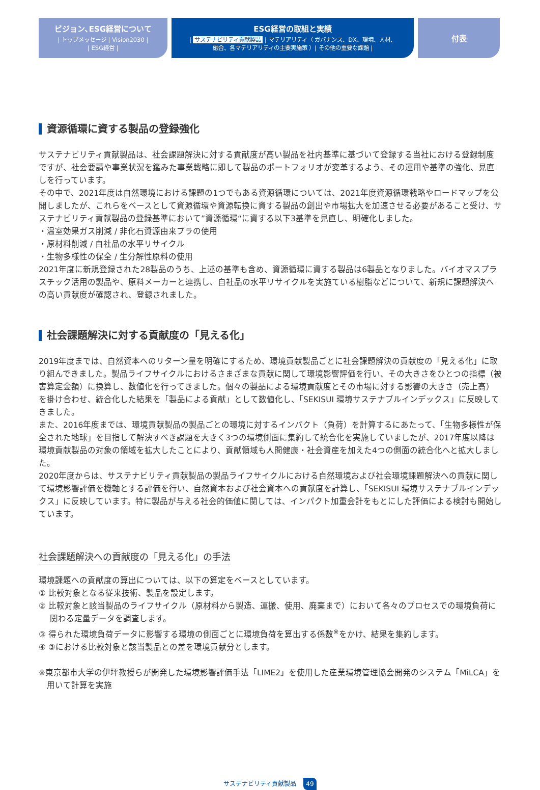ビジョン､ESG経営について
| トップメッセージ | Vision2030 |
| ESG経営 |
ESG経営の取組と実績
| サステナビリティ貢献製品 | マテリアリティ（ ガバナンス、DX、環境、人材、
融合、各マテリアリティの主要実施策 ）| その他の重要な課題 |
付表
資源循環に資する製品の登録強化
サステナビリティ貢献製品は、社会課題解決に対する貢献度が高い製品を社内基準に基づいて登録する当社における登録制度ですが、社会要請や事業状況を鑑みた事業戦略に即して製品のポートフォリオが変革するよう、その運用や基準の強化、見直しを行っています。
その中で、2021年度は自然環境における課題の1つでもある資源循環については、2021年度資源循環戦略やロードマップを公開しましたが、これらをベースとして資源循環や資源転換に資する製品の創出や市場拡大を加速させる必要があること受け、サステナビリティ貢献製品の登録基準において”資源循環“に資する以下3基準を見直し、明確化しました。
・温室効果ガス削減 / 非化石資源由来プラの使用
・原材料削減 / 自社品の水平リサイクル
・生物多様性の保全 / 生分解性原料の使用
2021年度に新規登録された28製品のうち、上述の基準も含め、資源循環に資する製品は6製品となりました。バイオマスプラスチック活用の製品や、原料メーカーと連携し、自社品の水平リサイクルを実施ている樹脂などについて、新規に課題解決への高い貢献度が確認され、登録されました。
社会課題解決に対する貢献度の「見える化」
2019年度までは、自然資本へのリターン量を明確にするため、環境貢献製品ごとに社会課題解決の貢献度の「見える化」に取り組んできました。製品ライフサイクルにおけるさまざまな貢献に関して環境影響評価を行い、その大きさをひとつの指標（被害算定金額）に換算し、数値化を行ってきました。個々の製品による環境貢献度とその市場に対する影響の大きさ（売上高）を掛け合わせ、統合化した結果を「製品による貢献」として数値化し、「SEKISUI 環境サステナブルインデックス」に反映してきました。
また、2016年度までは、環境貢献製品の製品ごとの環境に対するインパクト（負荷）を計算するにあたって、「生物多様性が保全された地球」を目指して解決すべき課題を大きく3つの環境側面に集約して統合化を実施していましたが、2017年度以降は環境貢献製品の対象の領域を拡大したことにより、貢献領域も人間健康・社会資産を加えた4つの側面の統合化へと拡大しました。
2020年度からは、サステナビリティ貢献製品の製品ライフサイクルにおける自然環境および社会環境課題解決への貢献に関して環境影響評価を機軸とする評価を行い、自然資本および社会資本への貢献度を計算し、「SEKISUI 環境サステナブルインデックス」に反映しています。特に製品が与える社会的価値に関しては、インパクト加重会計をもとにした評価による検討も開始しています。
社会課題解決への貢献度の「見える化」の手法
環境課題への貢献度の算出については、以下の算定をベースとしています。
① 比較対象となる従来技術、製品を設定します。
② 比較対象と該当製品のライフサイクル（原材料から製造、運搬、使用、廃棄まで）において各々のプロセスでの環境負荷に関わる定量データを調査します。
③ 得られた環境負荷データに影響する環境の側面ごとに環境負荷を算出する係数<sup>※</sup>をかけ、結果を集約します。
④ ③における比較対象と該当製品との差を環境貢献分とします。
※東京都市大学の伊坪教授らが開発した環境影響評価手法「LIME2」を使用した産業環境管理協会開発のシステム「MiLCA」を用いて計算を実施
サステナビリティ貢献製品 49